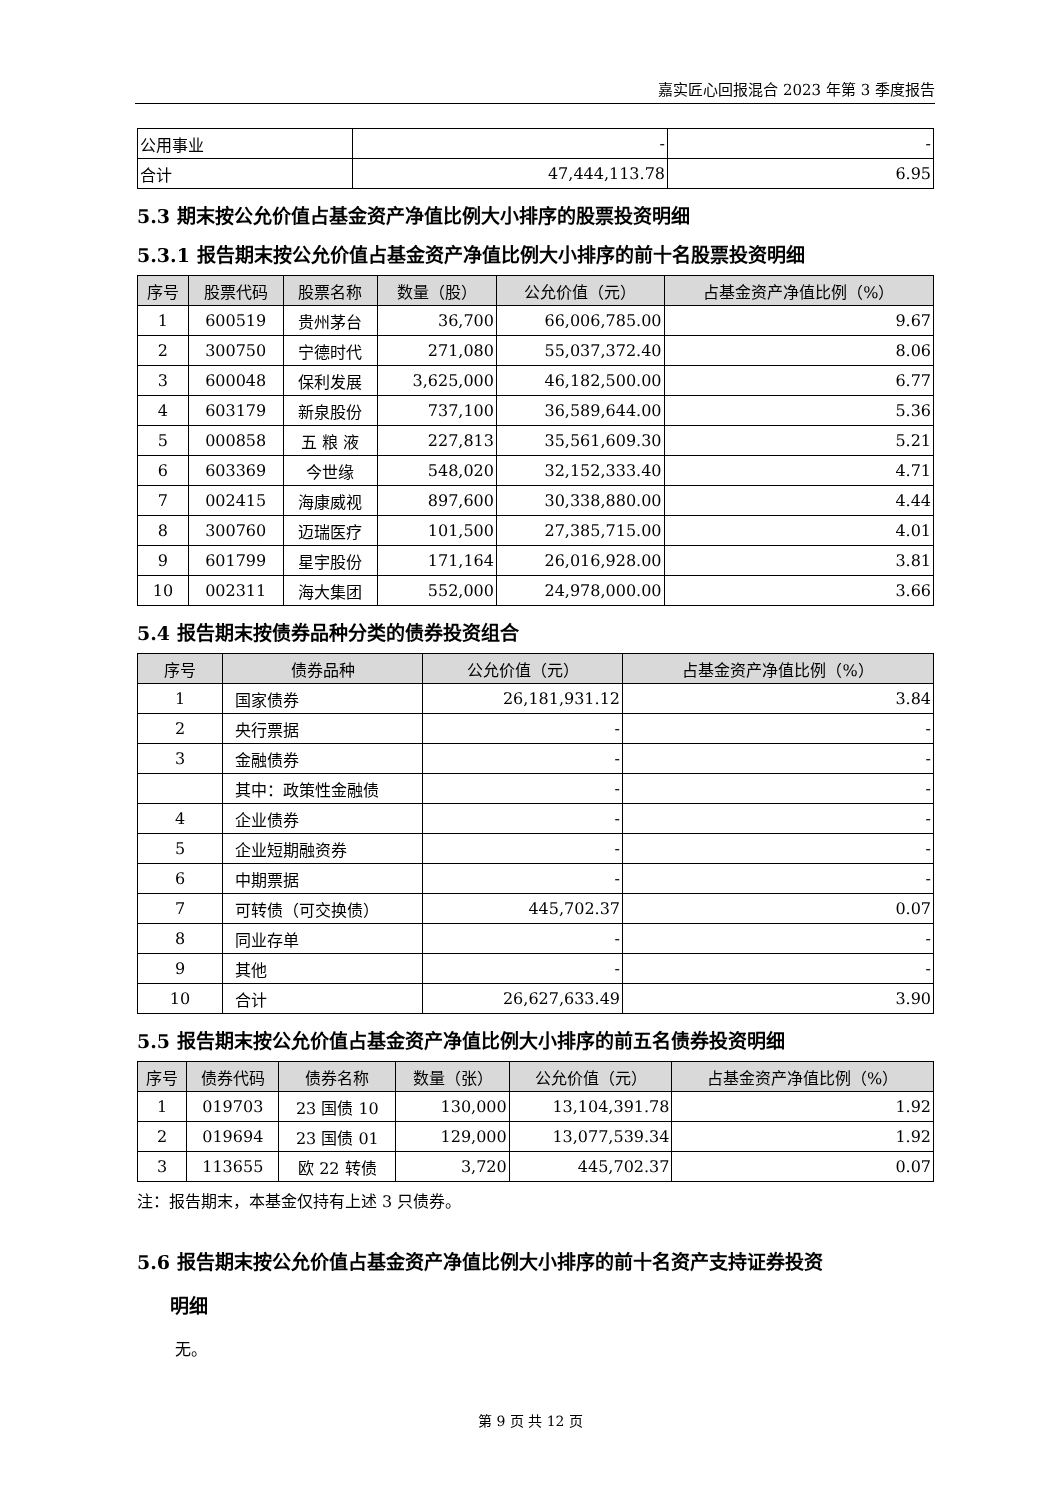嘉实匠心回报混合 2023 年第 3 季度报告
| 公用事业 | - | - |
| 合计 | 47,444,113.78 | 6.95 |
5.3 期末按公允价值占基金资产净值比例大小排序的股票投资明细
5.3.1 报告期末按公允价值占基金资产净值比例大小排序的前十名股票投资明细
| 序号 | 股票代码 | 股票名称 | 数量（股） | 公允价值（元） | 占基金资产净值比例（%） |
| --- | --- | --- | --- | --- | --- |
| 1 | 600519 | 贵州茅台 | 36,700 | 66,006,785.00 | 9.67 |
| 2 | 300750 | 宁德时代 | 271,080 | 55,037,372.40 | 8.06 |
| 3 | 600048 | 保利发展 | 3,625,000 | 46,182,500.00 | 6.77 |
| 4 | 603179 | 新泉股份 | 737,100 | 36,589,644.00 | 5.36 |
| 5 | 000858 | 五 粮 液 | 227,813 | 35,561,609.30 | 5.21 |
| 6 | 603369 | 今世缘 | 548,020 | 32,152,333.40 | 4.71 |
| 7 | 002415 | 海康威视 | 897,600 | 30,338,880.00 | 4.44 |
| 8 | 300760 | 迈瑞医疗 | 101,500 | 27,385,715.00 | 4.01 |
| 9 | 601799 | 星宇股份 | 171,164 | 26,016,928.00 | 3.81 |
| 10 | 002311 | 海大集团 | 552,000 | 24,978,000.00 | 3.66 |
5.4 报告期末按债券品种分类的债券投资组合
| 序号 | 债券品种 | 公允价值（元） | 占基金资产净值比例（%） |
| --- | --- | --- | --- |
| 1 | 国家债券 | 26,181,931.12 | 3.84 |
| 2 | 央行票据 | - | - |
| 3 | 金融债券 | - | - |
| | 其中：政策性金融债 | - | - |
| 4 | 企业债券 | - | - |
| 5 | 企业短期融资券 | - | - |
| 6 | 中期票据 | - | - |
| 7 | 可转债（可交换债） | 445,702.37 | 0.07 |
| 8 | 同业存单 | - | - |
| 9 | 其他 | - | - |
| 10 | 合计 | 26,627,633.49 | 3.90 |
5.5 报告期末按公允价值占基金资产净值比例大小排序的前五名债券投资明细
| 序号 | 债券代码 | 债券名称 | 数量（张） | 公允价值（元） | 占基金资产净值比例（%） |
| --- | --- | --- | --- | --- | --- |
| 1 | 019703 | 23 国债 10 | 130,000 | 13,104,391.78 | 1.92 |
| 2 | 019694 | 23 国债 01 | 129,000 | 13,077,539.34 | 1.92 |
| 3 | 113655 | 欧 22 转债 | 3,720 | 445,702.37 | 0.07 |
注：报告期末，本基金仅持有上述 3 只债券。
5.6 报告期末按公允价值占基金资产净值比例大小排序的前十名资产支持证券投资
明细
无。
第 9 页 共 12 页